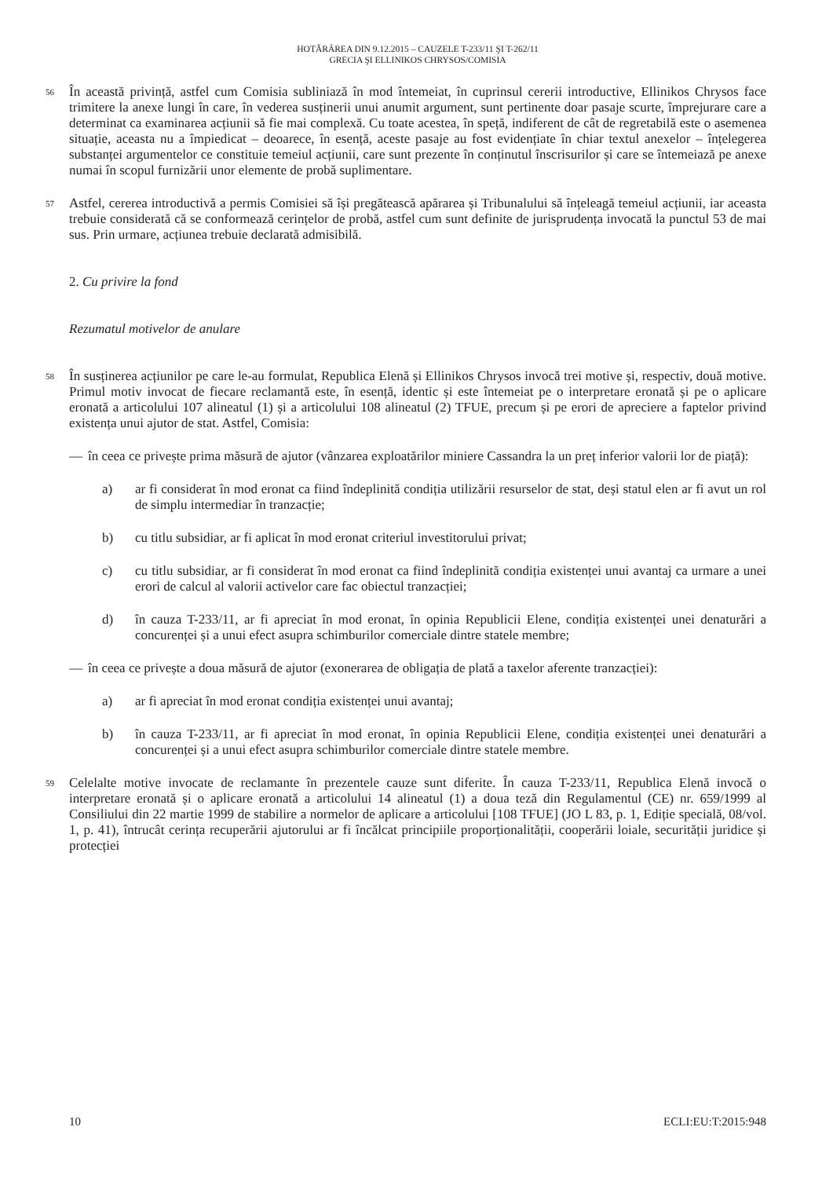HOTĂRÂREA DIN 9.12.2015 – CAUZELE T-233/11 ŞI T-262/11
GRECIA ŞI ELLINIKOS CHRYSOS/COMISIA
56
În această privință, astfel cum Comisia subliniază în mod întemeiat, în cuprinsul cererii introductive, Ellinikos Chrysos face trimitere la anexe lungi în care, în vederea susținerii unui anumit argument, sunt pertinente doar pasaje scurte, împrejurare care a determinat ca examinarea acțiunii să fie mai complexă. Cu toate acestea, în speță, indiferent de cât de regretabilă este o asemenea situație, aceasta nu a împiedicat – deoarece, în esență, aceste pasaje au fost evidențiate în chiar textul anexelor – înțelegerea substanței argumentelor ce constituie temeiul acțiunii, care sunt prezente în conținutul înscrisurilor și care se întemeiază pe anexe numai în scopul furnizării unor elemente de probă suplimentare.
57
Astfel, cererea introductivă a permis Comisiei să își pregătească apărarea și Tribunalului să înțeleagă temeiul acțiunii, iar aceasta trebuie considerată că se conformează cerințelor de probă, astfel cum sunt definite de jurisprudența invocată la punctul 53 de mai sus. Prin urmare, acțiunea trebuie declarată admisibilă.
2. Cu privire la fond
Rezumatul motivelor de anulare
58
În susținerea acțiunilor pe care le-au formulat, Republica Elenă și Ellinikos Chrysos invocă trei motive și, respectiv, două motive. Primul motiv invocat de fiecare reclamantă este, în esență, identic și este întemeiat pe o interpretare eronată și pe o aplicare eronată a articolului 107 alineatul (1) și a articolului 108 alineatul (2) TFUE, precum și pe erori de apreciere a faptelor privind existența unui ajutor de stat. Astfel, Comisia:
— în ceea ce privește prima măsură de ajutor (vânzarea exploatărilor miniere Cassandra la un preț inferior valorii lor de piață):
a) ar fi considerat în mod eronat ca fiind îndeplinită condiția utilizării resurselor de stat, deși statul elen ar fi avut un rol de simplu intermediar în tranzacție;
b) cu titlu subsidiar, ar fi aplicat în mod eronat criteriul investitorului privat;
c) cu titlu subsidiar, ar fi considerat în mod eronat ca fiind îndeplinită condiția existenței unui avantaj ca urmare a unei erori de calcul al valorii activelor care fac obiectul tranzacției;
d) în cauza T-233/11, ar fi apreciat în mod eronat, în opinia Republicii Elene, condiția existenței unei denaturări a concurenței și a unui efect asupra schimburilor comerciale dintre statele membre;
— în ceea ce privește a doua măsură de ajutor (exonerarea de obligația de plată a taxelor aferente tranzacției):
a) ar fi apreciat în mod eronat condiția existenței unui avantaj;
b) în cauza T-233/11, ar fi apreciat în mod eronat, în opinia Republicii Elene, condiția existenței unei denaturări a concurenței și a unui efect asupra schimburilor comerciale dintre statele membre.
59
Celelalte motive invocate de reclamante în prezentele cauze sunt diferite. În cauza T-233/11, Republica Elenă invocă o interpretare eronată și o aplicare eronată a articolului 14 alineatul (1) a doua teză din Regulamentul (CE) nr. 659/1999 al Consiliului din 22 martie 1999 de stabilire a normelor de aplicare a articolului [108 TFUE] (JO L 83, p. 1, Ediție specială, 08/vol. 1, p. 41), întrucât cerința recuperării ajutorului ar fi încălcat principiile proporționalității, cooperării loiale, securității juridice și protecției
10 ECLI:EU:T:2015:948